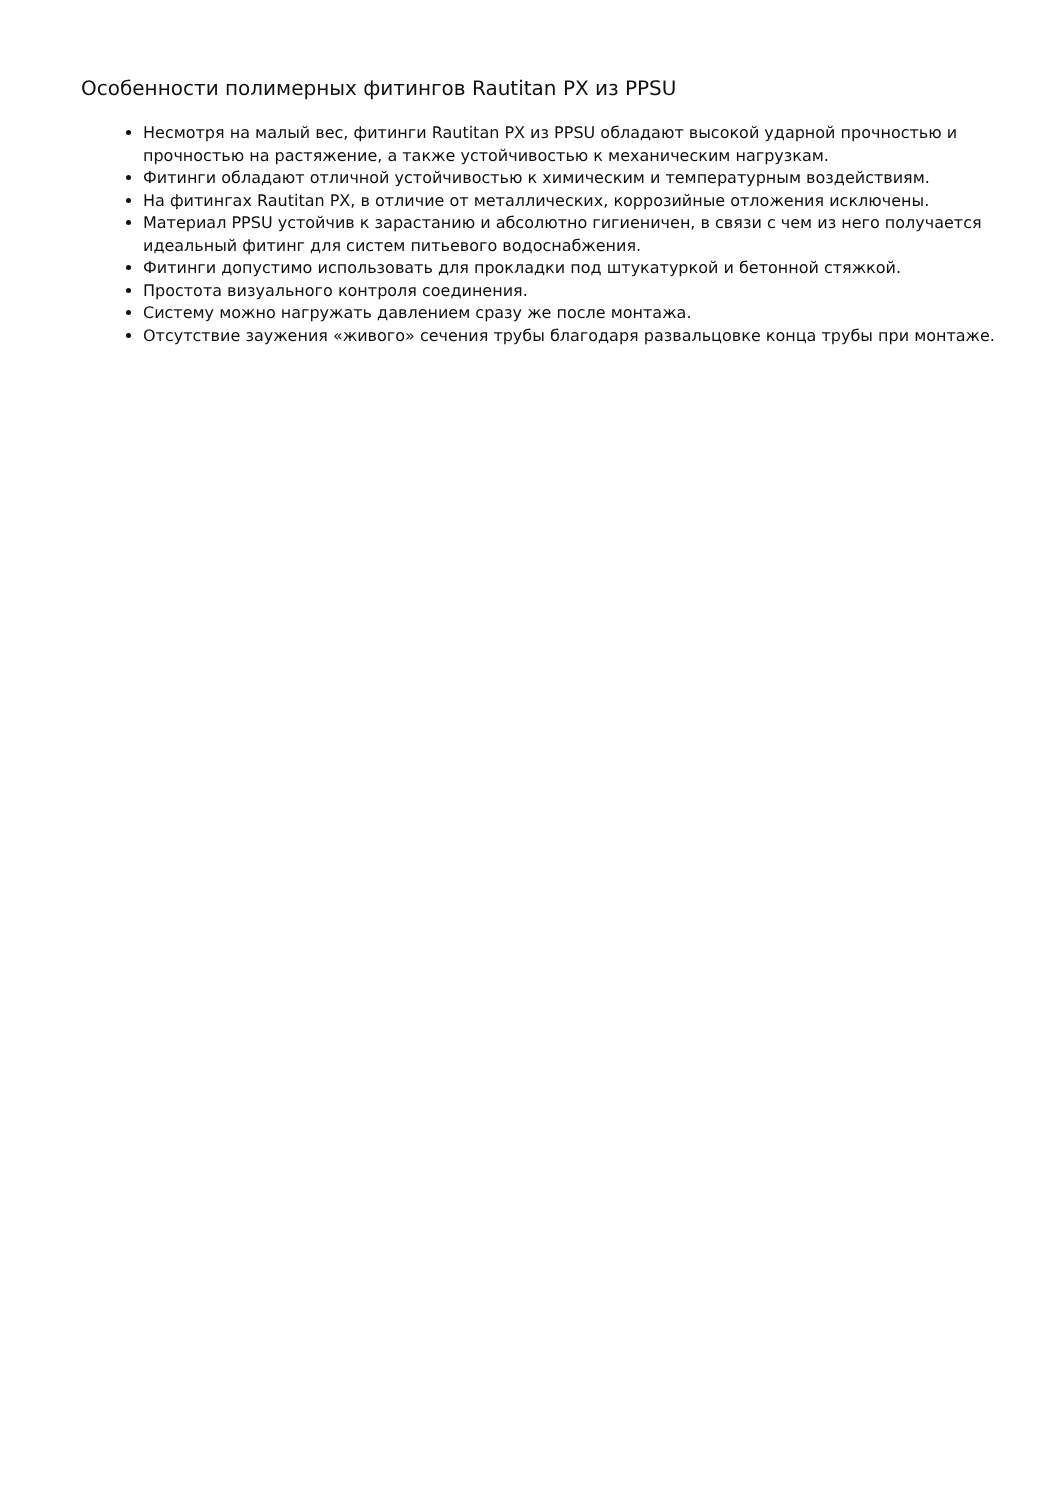Особенности полимерных фитингов Rautitan PX из PPSU
Несмотря на малый вес, фитинги Rautitan PX из PPSU обладают высокой ударной прочностью и прочностью на растяжение, а также устойчивостью к механическим нагрузкам.
Фитинги обладают отличной устойчивостью к химическим и температурным воздействиям.
На фитингах Rautitan PX, в отличие от металлических, коррозийные отложения исключены.
Материал PPSU устойчив к зарастанию и абсолютно гигиеничен, в связи с чем из него получается идеальный фитинг для систем питьевого водоснабжения.
Фитинги допустимо использовать для прокладки под штукатуркой и бетонной стяжкой.
Простота визуального контроля соединения.
Систему можно нагружать давлением сразу же после монтажа.
Отсутствие заужения «живого» сечения трубы благодаря развальцовке конца трубы при монтаже.